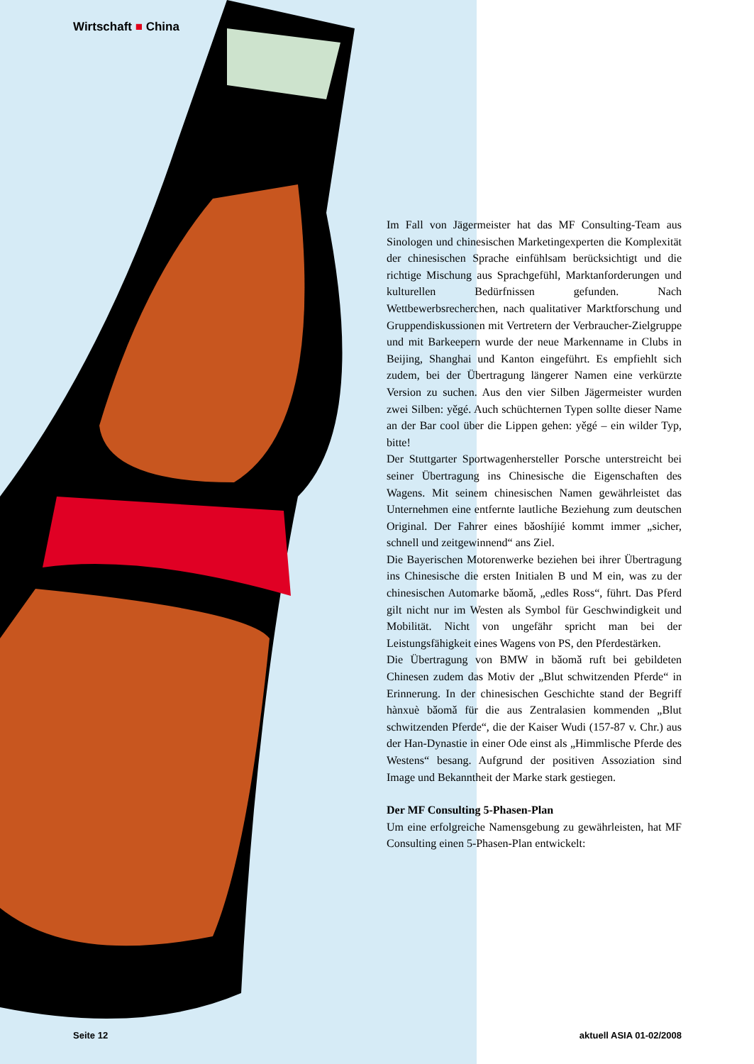Wirtschaft ■ China
Im Fall von Jägermeister hat das MF Consulting-Team aus Sinologen und chinesischen Marketingexperten die Komplexität der chinesischen Sprache einfühlsam berücksichtigt und die richtige Mischung aus Sprachgefühl, Marktanforderungen und kulturellen Bedürfnissen gefunden. Nach Wettbewerbsrecherchen, nach qualitativer Marktforschung und Gruppendiskussionen mit Vertretern der Verbraucher-Zielgruppe und mit Barkeepern wurde der neue Markenname in Clubs in Beijing, Shanghai und Kanton eingeführt. Es empfiehlt sich zudem, bei der Übertragung längerer Namen eine verkürzte Version zu suchen. Aus den vier Silben Jägermeister wurden zwei Silben: yěgé. Auch schüchternen Typen sollte dieser Name an der Bar cool über die Lippen gehen: yěgé – ein wilder Typ, bitte!
Der Stuttgarter Sportwagenhersteller Porsche unterstreicht bei seiner Übertragung ins Chinesische die Eigenschaften des Wagens. Mit seinem chinesischen Namen gewährleistet das Unternehmen eine entfernte lautliche Beziehung zum deutschen Original. Der Fahrer eines bǎoshíjié kommt immer „sicher, schnell und zeitgewinnend“ ans Ziel.
Die Bayerischen Motorenwerke beziehen bei ihrer Übertragung ins Chinesische die ersten Initialen B und M ein, was zu der chinesischen Automarke bǎomǎ, „edles Ross“, führt. Das Pferd gilt nicht nur im Westen als Symbol für Geschwindigkeit und Mobilität. Nicht von ungefähr spricht man bei der Leistungsfähigkeit eines Wagens von PS, den Pferdestärken.
Die Übertragung von BMW in bǎomǎ ruft bei gebildeten Chinesen zudem das Motiv der „Blut schwitzenden Pferde“ in Erinnerung. In der chinesischen Geschichte stand der Begriff hànxuè bǎomǎ für die aus Zentralasien kommenden „Blut schwitzenden Pferde“, die der Kaiser Wudi (157-87 v. Chr.) aus der Han-Dynastie in einer Ode einst als „Himmlische Pferde des Westens“ besang. Aufgrund der positiven Assoziation sind Image und Bekanntheit der Marke stark gestiegen.
Der MF Consulting 5-Phasen-Plan
Um eine erfolgreiche Namensgebung zu gewährleisten, hat MF Consulting einen 5-Phasen-Plan entwickelt:
Seite 12 aktuell ASIA 01-02/2008